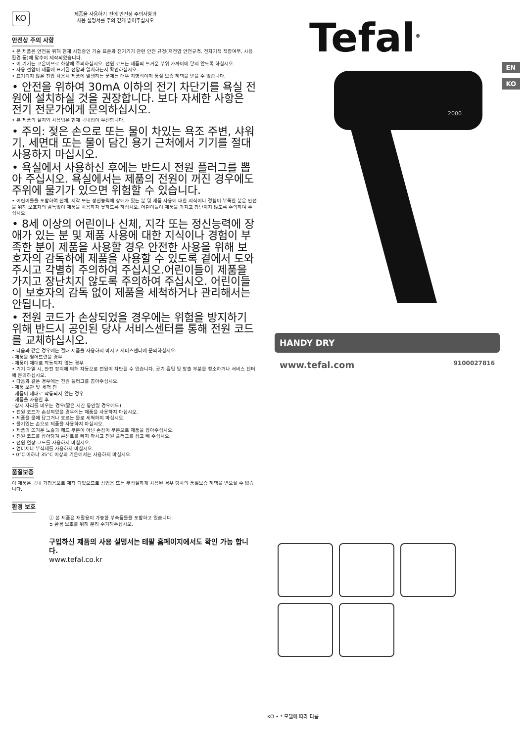KO
제품을 사용하기 전에 안전상 주의사항과
사용 설명서를 주의 깊게 읽어주십시오
안전상 주의 사항
• 본 제품은 안전을 위해 현재 시행중인 기술 표준과 전기기기 관련 안전 규정(저전압 안전규격, 전자기적 적합여부, 사용 환경 등)에 맞추어 제작되었습니다.
• 이 기기는 고온이므로 화상에 주의하십시오. 전원 코드는 제품의 뜨거운 부위 가까이에 닿지 않도록 하십시오.
• 사용 전압이 제품에 표기된 전압과 일치하는지 확인하십시오.
• 표기되지 않은 전압 사용시 제품에 발생하는 문제는 매우 치명적이며 품질 보증 혜택을 받을 수 없습니다.
• 안전을 위하여 30mA 이하의 전기 차단기를 욕실 전원에 설치하실 것을 권장합니다. 보다 자세한 사항은 전기 전문가에게 문의하십시오.
• 본 제품의 설치와 사용법은 현재 국내법이 우선합니다.
• 주의: 젖은 손으로 또는 물이 차있는 욕조 주변, 샤워기, 세면대 또는 물이 담긴 용기 근처에서 기기를 절대 사용하지 마십시오.
• 욕실에서 사용하신 후에는 반드시 전원 플러그를 뽑아 주십시오. 욕실에서는 제품의 전원이 꺼진 경우에도 주위에 물기가 있으면 위험할 수 있습니다.
• 어린이들을 포함하여 신체, 지각 또는 정신능력에 장애가 있는 분 및 제품 사용에 대한 지식이나 경험이 부족한 분은 안전을 위해 보호자의 감독없이 제품을 사용하지 못하도록 하십시오. 어린이들이 제품을 가지고 장난치지 않도록 주의하여 주십시오.
• 8세 이상의 어린이나 신체, 지각 또는 정신능력에 장애가 있는 분 및 제품 사용에 대한 지식이나 경험이 부족한 분이 제품을 사용할 경우 안전한 사용을 위해 보호자의 감독하에 제품을 사용할 수 있도록 곁에서 도와주시고 각별히 주의하여 주십시오.어린이들이 제품을 가지고 장난치지 않도록 주의하여 주십시오. 어린이들이 보호자의 감독 없이 제품을 세척하거나 관리해서는 안됩니다.
• 전원 코드가 손상되었을 경우에는 위험을 방지하기 위해 반드시 공인된 당사 서비스센터를 통해 전원 코드를 교체하십시오.
• 다음과 같은 경우에는 절대 제품을 사용하지 마시고 서비스센터에 문의하십시오:
- 제품을 떨어뜨렸을 경우
- 제품이 제대로 작동되지 않는 경우
• 기기 과열 시, 안전 장치에 의해 자동으로 전원이 차단될 수 있습니다. 공기 흡입 및 방출 부분을 청소하거나 서비스 센터에 문의하십시오.
• 다음과 같은 경우에는 전원 플러그를 뽑아주십시오.
- 제품 보관 및 세척 전
- 제품이 제대로 작동되지 않는 경우
- 제품을 사용한 후
- 잠시 자리를 비우는 경우(짧은 시간 동안일 경우에도)
• 전원 코드가 손상되었을 경우에는 제품을 사용하지 마십시오.
• 제품을 물에 담그거나 흐르는 물로 세척하지 마십시오.
• 물기있는 손으로 제품을 사용하지 마십시오.
• 제품의 뜨거운 노즐과 헤드 부분이 아닌 손잡이 부분으로 제품을 잡아주십시오.
• 전원 코드를 잡아당겨 콘센트를 빼지 마시고 전원 플러그를 잡고 빼 주십시오.
• 전원 연장 코드를 사용하지 마십시오.
• 연마제나 부식제를 사용하지 마십시오.
• 0°C 이하나 35°C 이상의 기온에서는 사용하지 마십시오.
품질보증
이 제품은 국내 가정용으로 제작 되었으므로 상업용 또는 부적절하게 사용된 경우 당사의 품질보증 혜택을 받으실 수 없습니다.
환경 보호
ⓘ 본 제품은 재활용이 가능한 부속품들을 포함하고 있습니다.
➲ 환경 보호를 위해 분리 수거해주십시오.
구입하신 제품의 사용 설명서는 테팔 홈페이지에서도 확인 가능 합니다.
www.tefal.co.kr
EN
KO
Tefal<sup>®</sup>
2000
HANDY DRY
www.tefal.com 9100027816
KO • * 모델에 따라 다름